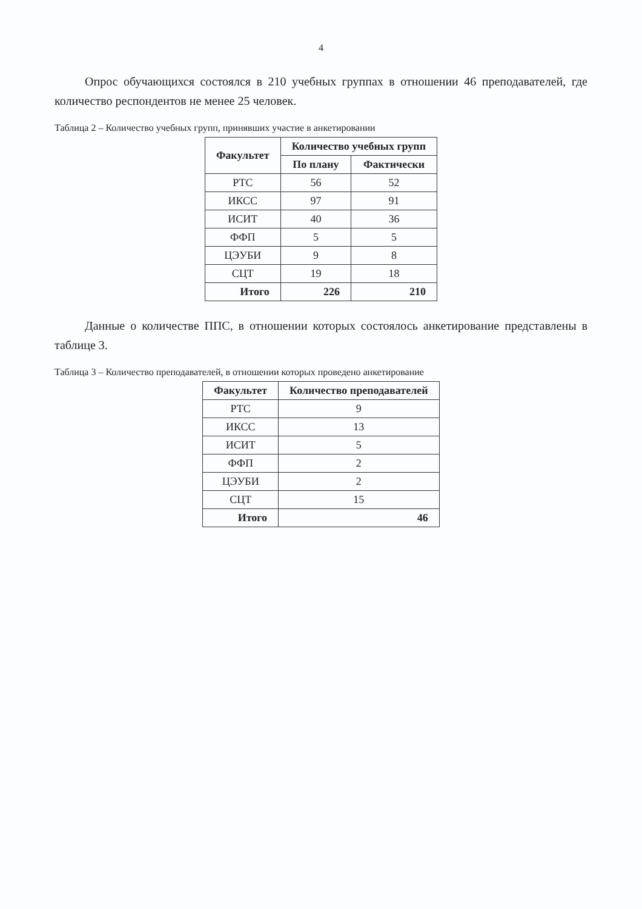4
Опрос обучающихся состоялся в 210 учебных группах в отношении 46 преподавателей, где количество респондентов не менее 25 человек.
Таблица 2 – Количество учебных групп, принявших участие в анкетировании
| Факультет | Количество учебных групп | |
| --- | --- | --- |
| | По плану | Фактически |
| РТС | 56 | 52 |
| ИКСС | 97 | 91 |
| ИСИТ | 40 | 36 |
| ФФП | 5 | 5 |
| ЦЭУБИ | 9 | 8 |
| СЦТ | 19 | 18 |
| Итого | 226 | 210 |
Данные о количестве ППС, в отношении которых состоялось анкетирование представлены в таблице 3.
Таблица 3 – Количество преподавателей, в отношении которых проведено анкетирование
| Факультет | Количество преподавателей |
| --- | --- |
| РТС | 9 |
| ИКСС | 13 |
| ИСИТ | 5 |
| ФФП | 2 |
| ЦЭУБИ | 2 |
| СЦТ | 15 |
| Итого | 46 |